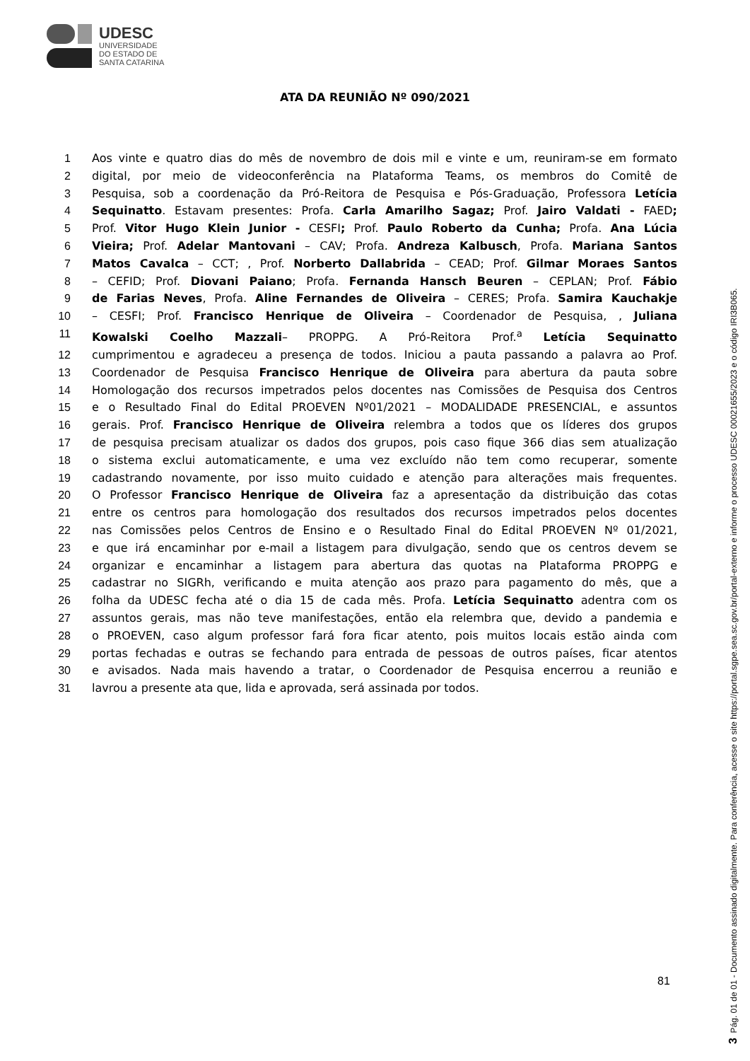UDESC
UNIVERSIDADE
DO ESTADO DE
SANTA CATARINA
ATA DA REUNIÃO Nº 090/2021
1 Aos vinte e quatro dias do mês de novembro de dois mil e vinte e um, reuniram-se em formato
2 digital, por meio de videoconferência na Plataforma Teams, os membros do Comitê de
3 Pesquisa, sob a coordenação da Pró-Reitora de Pesquisa e Pós-Graduação, Professora Letícia
4 Sequinatto. Estavam presentes: Profa. Carla Amarilho Sagaz; Prof. Jairo Valdati - FAED;
5 Prof. Vitor Hugo Klein Junior - CESFI; Prof. Paulo Roberto da Cunha; Profa. Ana Lúcia
6 Vieira; Prof. Adelar Mantovani – CAV; Profa. Andreza Kalbusch, Profa. Mariana Santos
7 Matos Cavalca – CCT; , Prof. Norberto Dallabrida – CEAD; Prof. Gilmar Moraes Santos
8 – CEFID; Prof. Diovani Paiano; Profa. Fernanda Hansch Beuren – CEPLAN; Prof. Fábio
9 de Farias Neves, Profa. Aline Fernandes de Oliveira – CERES; Profa. Samira Kauchakje
10 – CESFI; Prof. Francisco Henrique de Oliveira – Coordenador de Pesquisa, , Juliana
11 Kowalski Coelho Mazzali– PROPPG. A Pró-Reitora Prof.<sup>a</sup> Letícia Sequinatto
12 cumprimentou e agradeceu a presença de todos. Iniciou a pauta passando a palavra ao Prof.
13 Coordenador de Pesquisa Francisco Henrique de Oliveira para abertura da pauta sobre
14 Homologação dos recursos impetrados pelos docentes nas Comissões de Pesquisa dos Centros
15 e o Resultado Final do Edital PROEVEN Nº01/2021 – MODALIDADE PRESENCIAL, e assuntos
16 gerais. Prof. Francisco Henrique de Oliveira relembra a todos que os líderes dos grupos
17 de pesquisa precisam atualizar os dados dos grupos, pois caso fique 366 dias sem atualização
18 o sistema exclui automaticamente, e uma vez excluído não tem como recuperar, somente
19 cadastrando novamente, por isso muito cuidado e atenção para alterações mais frequentes.
20 O Professor Francisco Henrique de Oliveira faz a apresentação da distribuição das cotas
21 entre os centros para homologação dos resultados dos recursos impetrados pelos docentes
22 nas Comissões pelos Centros de Ensino e o Resultado Final do Edital PROEVEN Nº 01/2021,
23 e que irá encaminhar por e-mail a listagem para divulgação, sendo que os centros devem se
24 organizar e encaminhar a listagem para abertura das quotas na Plataforma PROPPG e
25 cadastrar no SIGRh, verificando e muita atenção aos prazo para pagamento do mês, que a
26 folha da UDESC fecha até o dia 15 de cada mês. Profa. Letícia Sequinatto adentra com os
27 assuntos gerais, mas não teve manifestações, então ela relembra que, devido a pandemia e
28 o PROEVEN, caso algum professor fará fora ficar atento, pois muitos locais estão ainda com
29 portas fechadas e outras se fechando para entrada de pessoas de outros países, ficar atentos
30 e avisados. Nada mais havendo a tratar, o Coordenador de Pesquisa encerrou a reunião e
31 lavrou a presente ata que, lida e aprovada, será assinada por todos.
81
3 Pág. 01 de 01 - Documento assinado digitalmente. Para conferência, acesse o site https://portal.sgpe.sea.sc.gov.br/portal-externo e informe o processo UDESC 00021655/2023 e o código IRI3B065.